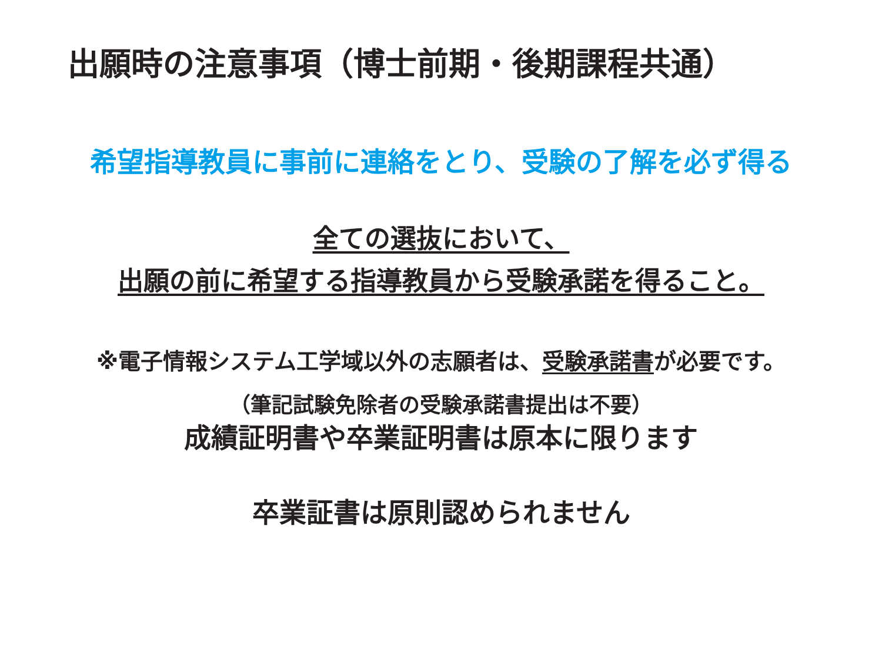出願時の注意事項（博士前期・後期課程共通）
希望指導教員に事前に連絡をとり、受験の了解を必ず得る
全ての選抜において、
出願の前に希望する指導教員から受験承諾を得ること。
※電子情報システム工学域以外の志願者は、受験承諾書が必要です。
（筆記試験免除者の受験承諾書提出は不要）
成績証明書や卒業証明書は原本に限ります
卒業証書は原則認められません